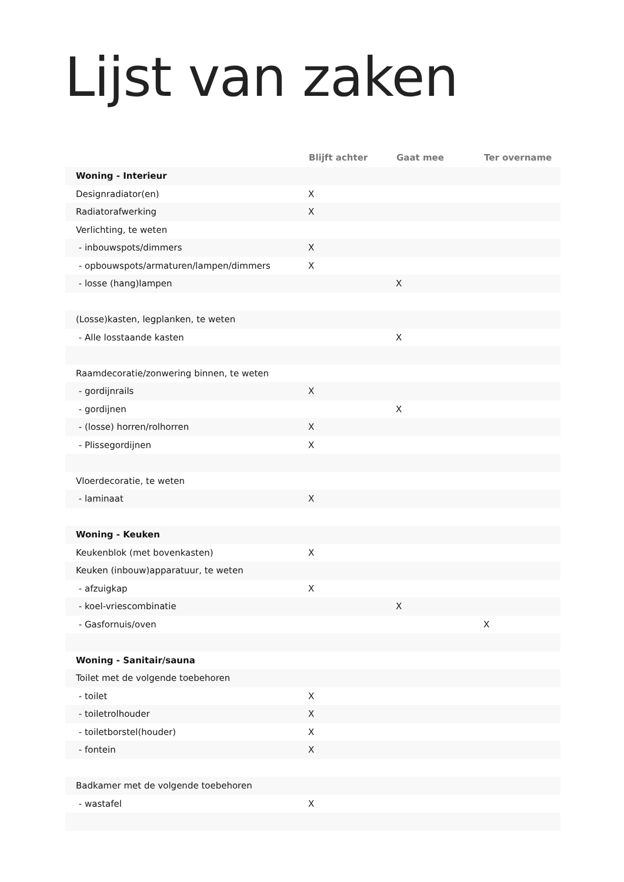Lijst van zaken
| | Blijft achter | Gaat mee | Ter overname |
| --- | --- | --- | --- |
| Woning - Interieur | | | |
| Designradiator(en) | X | | |
| Radiatorafwerking | X | | |
| Verlichting, te weten | | | |
| - inbouwspots/dimmers | X | | |
| - opbouwspots/armaturen/lampen/dimmers | X | | |
| - losse (hang)lampen | | X | |
| (Losse)kasten, legplanken, te weten | | | |
| - Alle losstaande kasten | | X | |
| Raamdecoratie/zonwering binnen, te weten | | | |
| - gordijnrails | X | | |
| - gordijnen | | X | |
| - (losse) horren/rolhorren | X | | |
| - Plissegordijnen | X | | |
| Vloerdecoratie, te weten | | | |
| - laminaat | X | | |
| Woning - Keuken | | | |
| Keukenblok (met bovenkasten) | X | | |
| Keuken (inbouw)apparatuur, te weten | | | |
| - afzuigkap | X | | |
| - koel-vriescombinatie | | X | |
| - Gasfornuis/oven | | | X |
| Woning - Sanitair/sauna | | | |
| Toilet met de volgende toebehoren | | | |
| - toilet | X | | |
| - toiletrolhouder | X | | |
| - toiletborstel(houder) | X | | |
| - fontein | X | | |
| Badkamer met de volgende toebehoren | | | |
| - wastafel | X | | |